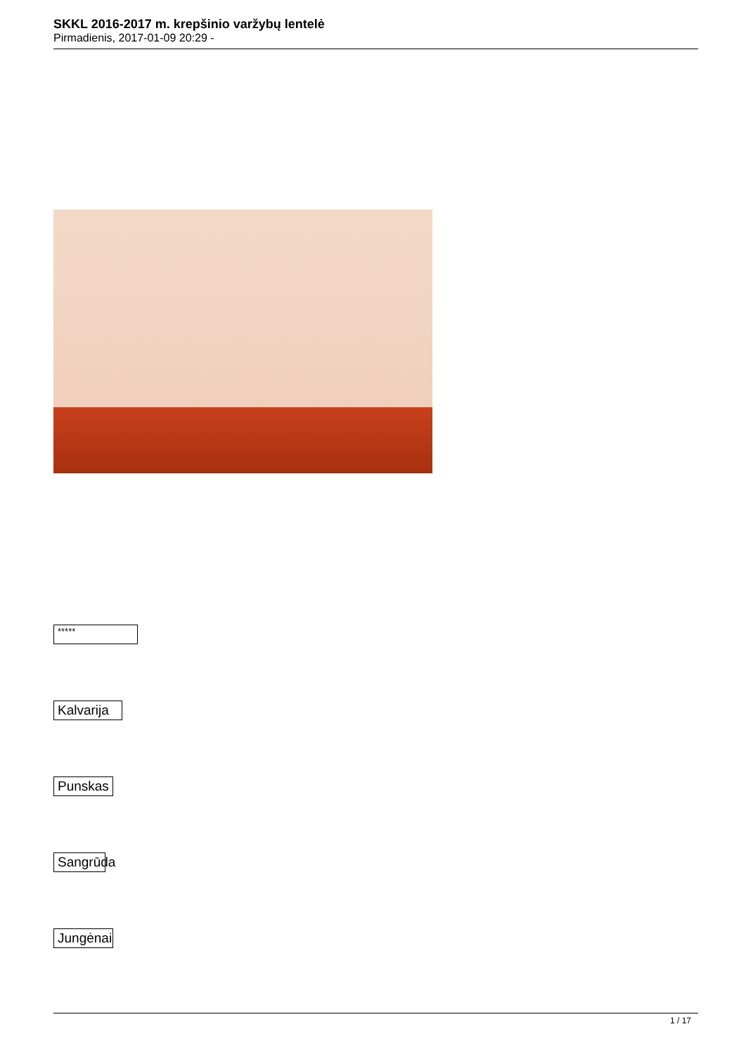SKKL 2016-2017 m. krepšinio varžybų lentelė
Pirmadienis, 2017-01-09 20:29 -
*****
Kalvarija
Punskas
Sangrūda
Jungėnai
1 / 17